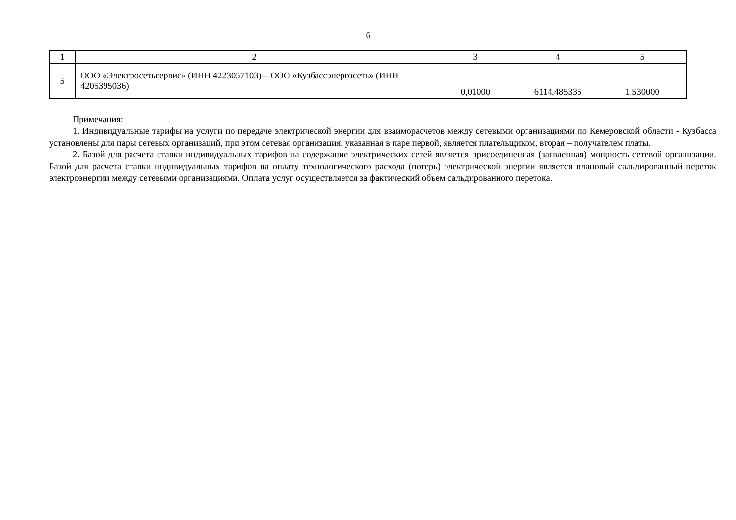6
| 1 | 2 | 3 | 4 | 5 |
| 5 | ООО «Электросетьсервис» (ИНН 4223057103) – ООО «Кузбассэнергосеть» (ИНН 4205395036) | 0,01000 | 6114,485335 | 1,530000 |
Примечания:
1. Индивидуальные тарифы на услуги по передаче электрической энергии для взаиморасчетов между сетевыми организациями по Кемеровской области - Кузбасса установлены для пары сетевых организаций, при этом сетевая организация, указанная в паре первой, является плательщиком, вторая – получателем платы.
2. Базой для расчета ставки индивидуальных тарифов на содержание электрических сетей является присоединенная (заявленная) мощность сетевой организации. Базой для расчета ставки индивидуальных тарифов на оплату технологического расхода (потерь) электрической энергии является плановый сальдированный переток электроэнергии между сетевыми организациями. Оплата услуг осуществляется за фактический объем сальдированного перетока.